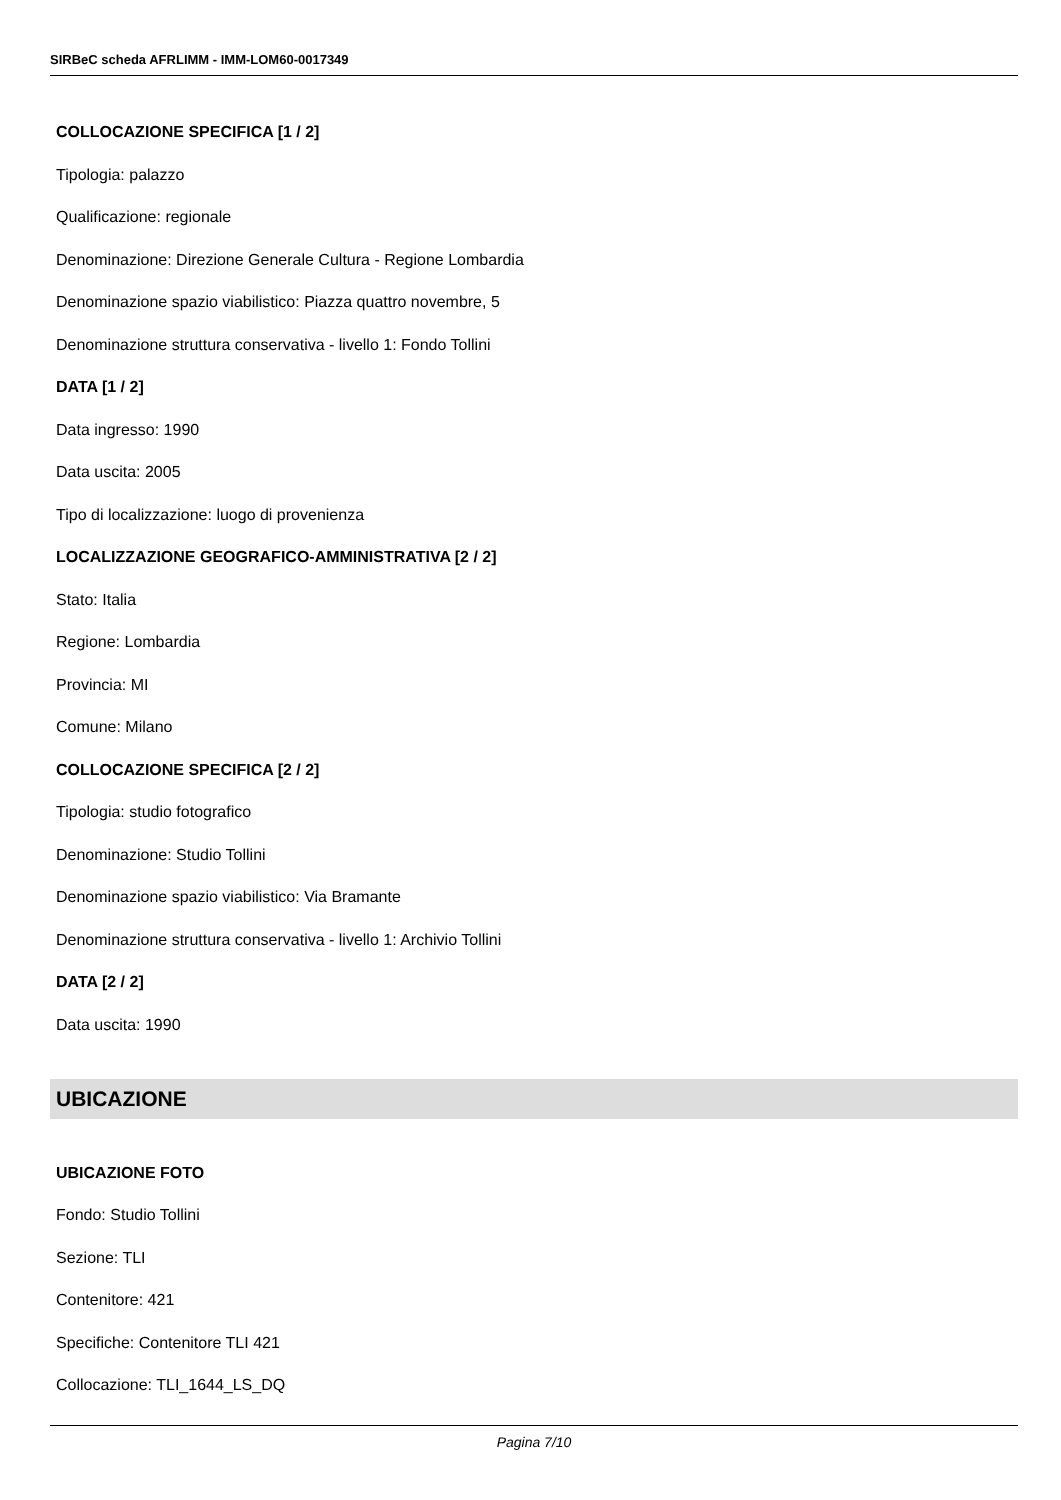SIRBeC scheda AFRLIMM - IMM-LOM60-0017349
COLLOCAZIONE SPECIFICA [1 / 2]
Tipologia: palazzo
Qualificazione: regionale
Denominazione: Direzione Generale Cultura - Regione Lombardia
Denominazione spazio viabilistico: Piazza quattro novembre, 5
Denominazione struttura conservativa - livello 1: Fondo Tollini
DATA [1 / 2]
Data ingresso: 1990
Data uscita: 2005
Tipo di localizzazione: luogo di provenienza
LOCALIZZAZIONE GEOGRAFICO-AMMINISTRATIVA [2 / 2]
Stato: Italia
Regione: Lombardia
Provincia: MI
Comune: Milano
COLLOCAZIONE SPECIFICA [2 / 2]
Tipologia: studio fotografico
Denominazione: Studio Tollini
Denominazione spazio viabilistico: Via Bramante
Denominazione struttura conservativa - livello 1: Archivio Tollini
DATA [2 / 2]
Data uscita: 1990
UBICAZIONE
UBICAZIONE FOTO
Fondo: Studio Tollini
Sezione: TLI
Contenitore: 421
Specifiche: Contenitore TLI 421
Collocazione: TLI_1644_LS_DQ
Pagina 7/10